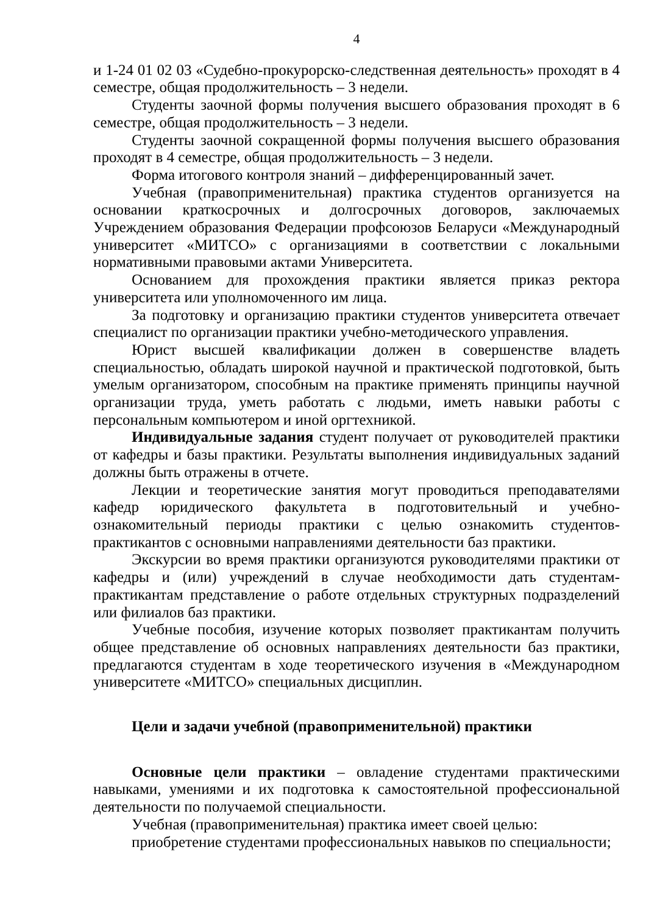4
и 1-24 01 02 03 «Судебно-прокурорско-следственная деятельность» проходят в 4 семестре, общая продолжительность – 3 недели.
Студенты заочной формы получения высшего образования проходят в 6 семестре, общая продолжительность – 3 недели.
Студенты заочной сокращенной формы получения высшего образования проходят в 4 семестре, общая продолжительность – 3 недели.
Форма итогового контроля знаний – дифференцированный зачет.
Учебная (правоприменительная) практика студентов организуется на основании краткосрочных и долгосрочных договоров, заключаемых Учреждением образования Федерации профсоюзов Беларуси «Международный университет «МИТСО» с организациями в соответствии с локальными нормативными правовыми актами Университета.
Основанием для прохождения практики является приказ ректора университета или уполномоченного им лица.
За подготовку и организацию практики студентов университета отвечает специалист по организации практики учебно-методического управления.
Юрист высшей квалификации должен в совершенстве владеть специальностью, обладать широкой научной и практической подготовкой, быть умелым организатором, способным на практике применять принципы научной организации труда, уметь работать с людьми, иметь навыки работы с персональным компьютером и иной оргтехникой.
Индивидуальные задания студент получает от руководителей практики от кафедры и базы практики. Результаты выполнения индивидуальных заданий должны быть отражены в отчете.
Лекции и теоретические занятия могут проводиться преподавателями кафедр юридического факультета в подготовительный и учебно-ознакомительный периоды практики с целью ознакомить студентов-практикантов с основными направлениями деятельности баз практики.
Экскурсии во время практики организуются руководителями практики от кафедры и (или) учреждений в случае необходимости дать студентам-практикантам представление о работе отдельных структурных подразделений или филиалов баз практики.
Учебные пособия, изучение которых позволяет практикантам получить общее представление об основных направлениях деятельности баз практики, предлагаются студентам в ходе теоретического изучения в «Международном университете «МИТСО» специальных дисциплин.
Цели и задачи учебной (правоприменительной) практики
Основные цели практики – овладение студентами практическими навыками, умениями и их подготовка к самостоятельной профессиональной деятельности по получаемой специальности.
Учебная (правоприменительная) практика имеет своей целью:
приобретение студентами профессиональных навыков по специальности;